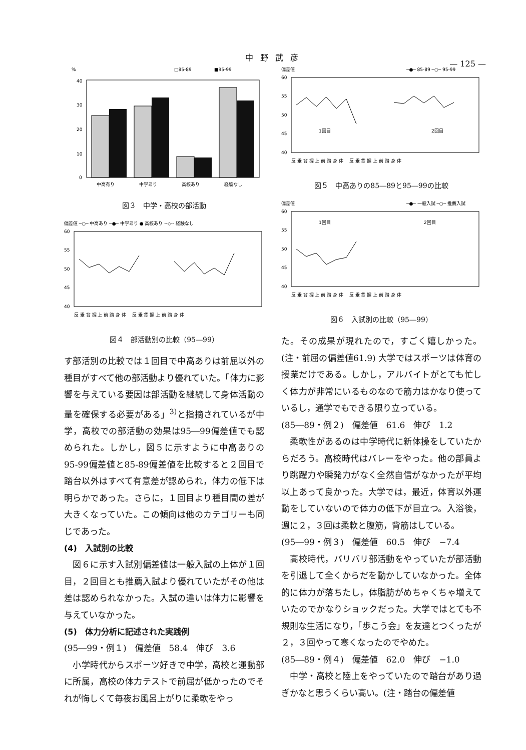中野武彦
— 125 —
%
□85-89
■95-99
40
30
20
10
0
中高有り
中学あり
高校あり
経験なし
図３　中学・高校の部活動
偏差値 ─○─ 中高あり ─●─ 中学あり ● 高校あり --◇-- 経験なし
60
55
50
45
40
反 垂 背 握 上 前 踏 身 体 　反 垂 背 握 上 前 踏 身 体
図４　部活動別の比較（95―99）
す部活別の比較では１回目で中高ありは前屈以外の種目がすべて他の部活動より優れていた。「体力に影響を与えている要因は部活動を継続して身体活動の量を確保する必要がある」<sup>3)</sup>と指摘されているが中学，高校での部活動の効果は95―99偏差値でも認められた。しかし，図５に示すように中高ありの95-99偏差値と85-89偏差値を比較すると２回目で踏台以外はすべて有意差が認められ，体力の低下は明らかであった。さらに，１回目より種目間の差が大きくなっていた。この傾向は他のカテゴリーも同じであった。
(4)　入試別の比較
　図６に示す入試別偏差値は一般入試の上体が１回目，２回目とも推薦入試より優れていたがその他は差は認められなかった。入試の違いは体力に影響を与えていなかった。
(5)　体力分析に記述された実践例
(95―99・例１)　偏差値　58.4　伸び　3.6
　小学時代からスポーツ好きで中学，高校と運動部に所属，高校の体力テストで前屈が低かったのでそれが悔しくて毎夜お風呂上がりに柔軟をやっ
偏差値
─●─ 85-89 ─○─ 95-99
60
55
50
45
40
1回目
2回目
反 垂 背 握 上 前 踏 身 体 　反 垂 背 握 上 前 踏 身 体
図５　中高ありの85―89と95―99の比較
偏差値
─●─ 一般入試 ─○─ 推薦入試
60
55
50
45
40
1回目
2回目
反 垂 背 握 上 前 踏 身 体 　反 垂 背 握 上 前 踏 身 体
図６　入試別の比較（95―99）
た。その成果が現れたので，すごく嬉しかった。(注・前屈の偏差値61.9) 大学ではスポーツは体育の授業だけである。しかし，アルバイトがとても忙しく体力が非常にいるものなので筋力はかなり使っているし，通学でもできる限り立っている。
(85―89・例２)　偏差値　61.6　伸び　1.2
　柔軟性があるのは中学時代に新体操をしていたからだろう。高校時代はバレーをやった。他の部員より跳躍力や瞬発力がなく全然自信がなかったが平均以上あって良かった。大学では，最近，体育以外運動をしていないので体力の低下が目立つ。入浴後，週に２，３回は柔軟と腹筋，背筋はしている。
(95―99・例３)　偏差値　60.5　伸び　−7.4
　高校時代，バリバリ部活動をやっていたが部活動を引退して全くからだを動かしていなかった。全体的に体力が落ちたし，体脂肪がめちゃくちゃ増えていたのでかなりショックだった。大学ではとても不規則な生活になり，「歩こう会」を友達とつくったが２，３回やって寒くなったのでやめた。
(85―89・例４)　偏差値　62.0　伸び　−1.0
　中学・高校と陸上をやっていたので踏台があり過ぎかなと思うくらい高い。(注・踏台の偏差値